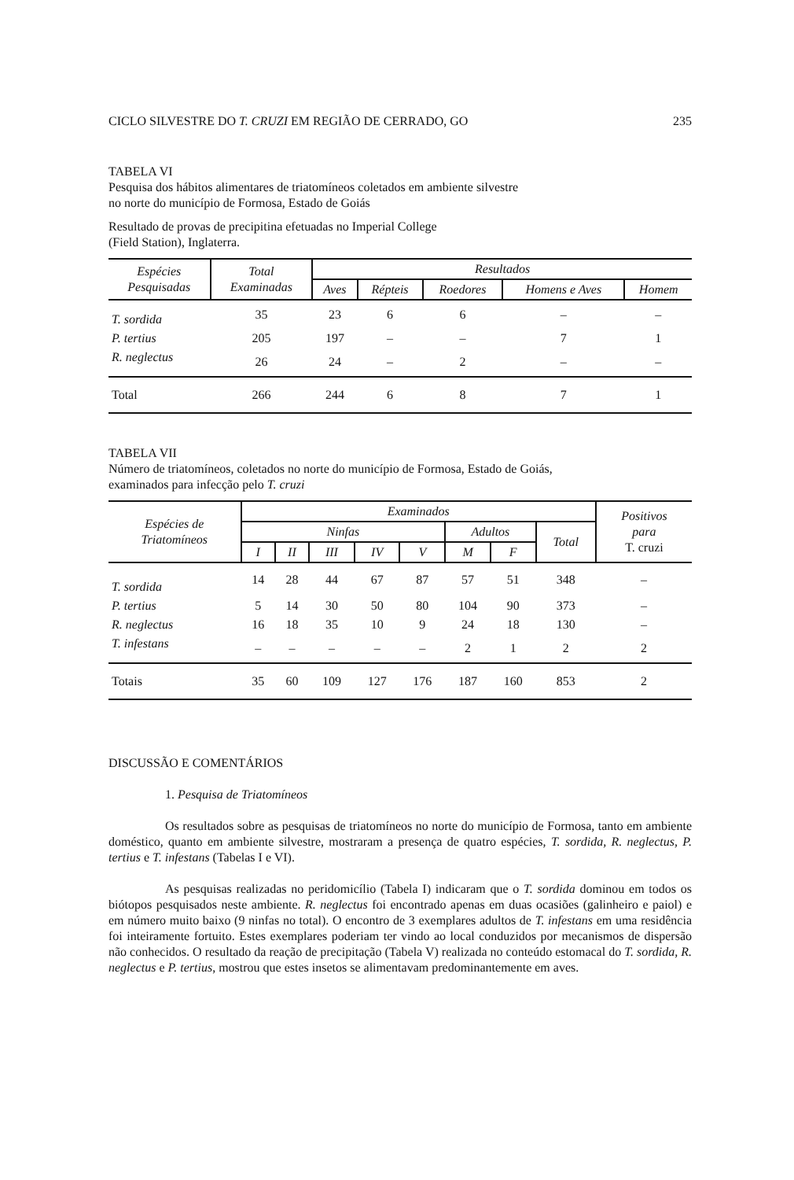CICLO SILVESTRE DO T. CRUZI EM REGIÃO DE CERRADO, GO 235
TABELA VI
Pesquisa dos hábitos alimentares de triatomíneos coletados em ambiente silvestre
no norte do município de Formosa, Estado de Goiás
Resultado de provas de precipitina efetuadas no Imperial College
(Field Station), Inglaterra.
| Espécies Pesquisadas | Total Examinadas | Resultados | | | | |
| --- | --- | --- | --- | --- | --- | --- |
| | | Aves | Répteis | Roedores | Homens e Aves | Homem |
| T. sordida | 35 | 23 | 6 | 6 | – | – |
| P. tertius | 205 | 197 | – | – | 7 | 1 |
| R. neglectus | 26 | 24 | – | 2 | – | – |
| Total | 266 | 244 | 6 | 8 | 7 | 1 |
TABELA VII
Número de triatomíneos, coletados no norte do município de Formosa, Estado de Goiás,
examinados para infecção pelo T. cruzi
| Espécies de Triatomíneos | Examinados | | | | | | | | Positivos para T. cruzi |
| --- | --- | --- | --- | --- | --- | --- | --- | --- | --- |
| | Ninfas | | | | | Adultos | | Total | |
| | I | II | III | IV | V | M | F | | |
| T. sordida | 14 | 28 | 44 | 67 | 87 | 57 | 51 | 348 | – |
| P. tertius | 5 | 14 | 30 | 50 | 80 | 104 | 90 | 373 | – |
| R. neglectus | 16 | 18 | 35 | 10 | 9 | 24 | 18 | 130 | – |
| T. infestans | – | – | – | – | – | 2 | 1 | 2 | 2 |
| Totais | 35 | 60 | 109 | 127 | 176 | 187 | 160 | 853 | 2 |
DISCUSSÃO E COMENTÁRIOS
1. Pesquisa de Triatomíneos
Os resultados sobre as pesquisas de triatomíneos no norte do município de Formosa, tanto em ambiente doméstico, quanto em ambiente silvestre, mostraram a presença de quatro espécies, T. sordida, R. neglectus, P. tertius e T. infestans (Tabelas I e VI).
As pesquisas realizadas no peridomicílio (Tabela I) indicaram que o T. sordida dominou em todos os biótopos pesquisados neste ambiente. R. neglectus foi encontrado apenas em duas ocasiões (galinheiro e paiol) e em número muito baixo (9 ninfas no total). O encontro de 3 exemplares adultos de T. infestans em uma residência foi inteiramente fortuito. Estes exemplares poderiam ter vindo ao local conduzidos por mecanismos de dispersão não conhecidos. O resultado da reação de precipitação (Tabela V) realizada no conteúdo estomacal do T. sordida, R. neglectus e P. tertius, mostrou que estes insetos se alimentavam predominantemente em aves.